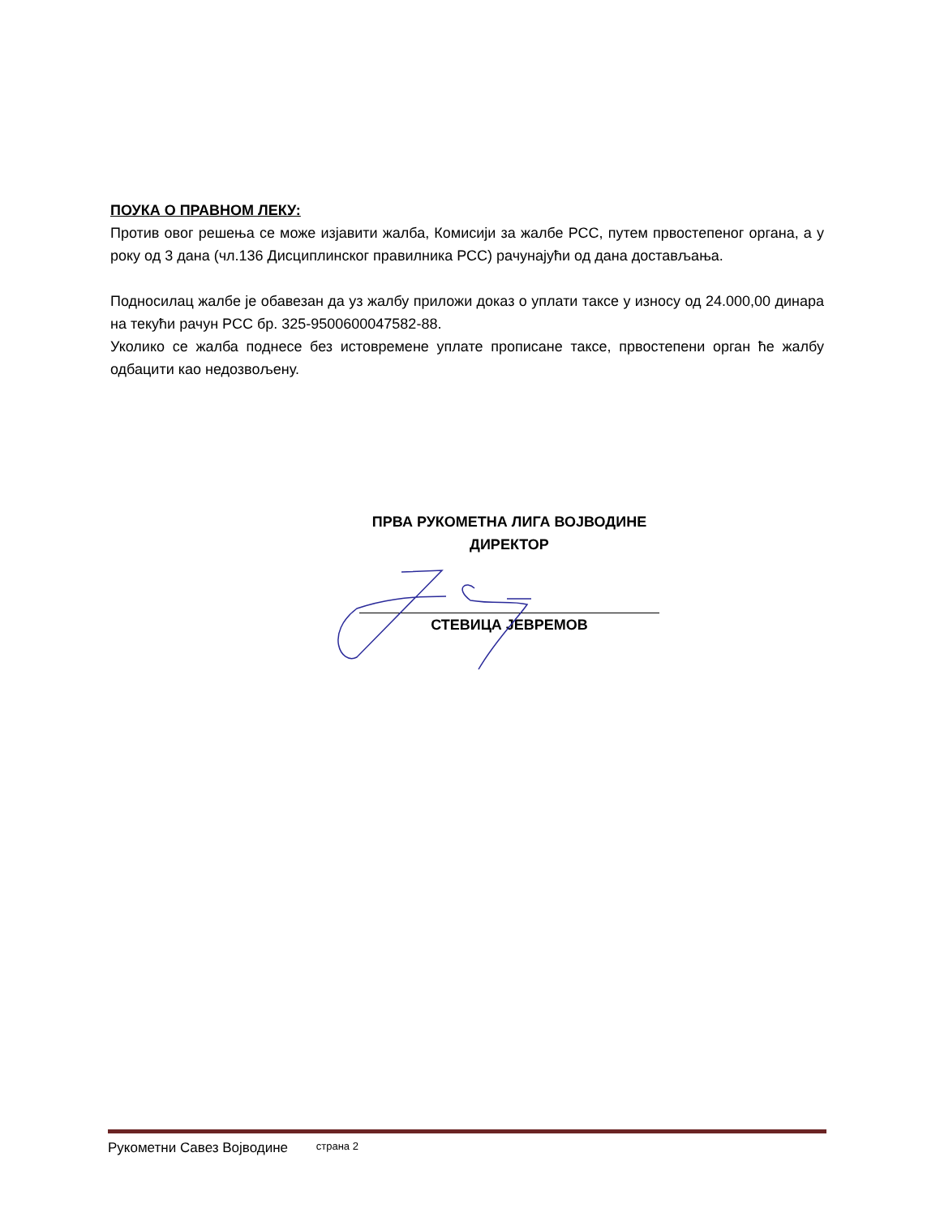ПОУКА О ПРАВНОМ ЛЕКУ:
Против овог решења се може изјавити жалба, Комисији за жалбе РСС, путем првостепеног органа, а у року од 3 дана (чл.136 Дисциплинског правилника РСС) рачунајући од дана достављања.
Подносилац жалбе је обавезан да уз жалбу приложи доказ о уплати таксе у износу од 24.000,00 динара на текући рачун РСС бр. 325-9500600047582-88.
Уколико се жалба поднесе без истовремене уплате прописане таксе, првостепени орган ће жалбу одбацити као недозвољену.
ПРВА РУКОМЕТНА ЛИГА ВОЈВОДИНЕ
ДИРЕКТОР
СТЕВИЦА ЈЕВРЕМОВ
Рукометни Савез Војводине страна 2